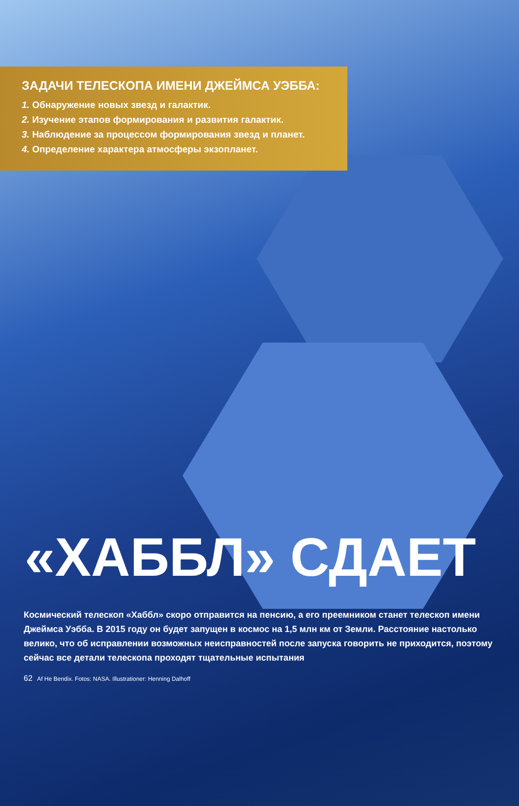ЗАДАЧИ ТЕЛЕСКОПА ИМЕНИ ДЖЕЙМСА УЭББА:
1. Обнаружение новых звезд и галактик.
2. Изучение этапов формирования и развития галактик.
3. Наблюдение за процессом формирования звезд и планет.
4. Определение характера атмосферы экзопланет.
«ХАББЛ» СДАЕТ
Космический телескоп «Хаббл» скоро отправится на пенсию, а его преемником станет телескоп имени Джеймса Уэбба. В 2015 году он будет запущен в космос на 1,5 млн км от Земли. Расстояние настолько велико, что об исправлении возможных неисправностей после запуска говорить не приходится, поэтому сейчас все детали телескопа проходят тщательные испытания
62 Af He Bendix. Fotos: NASA. Illustrationer: Henning Dalhoff